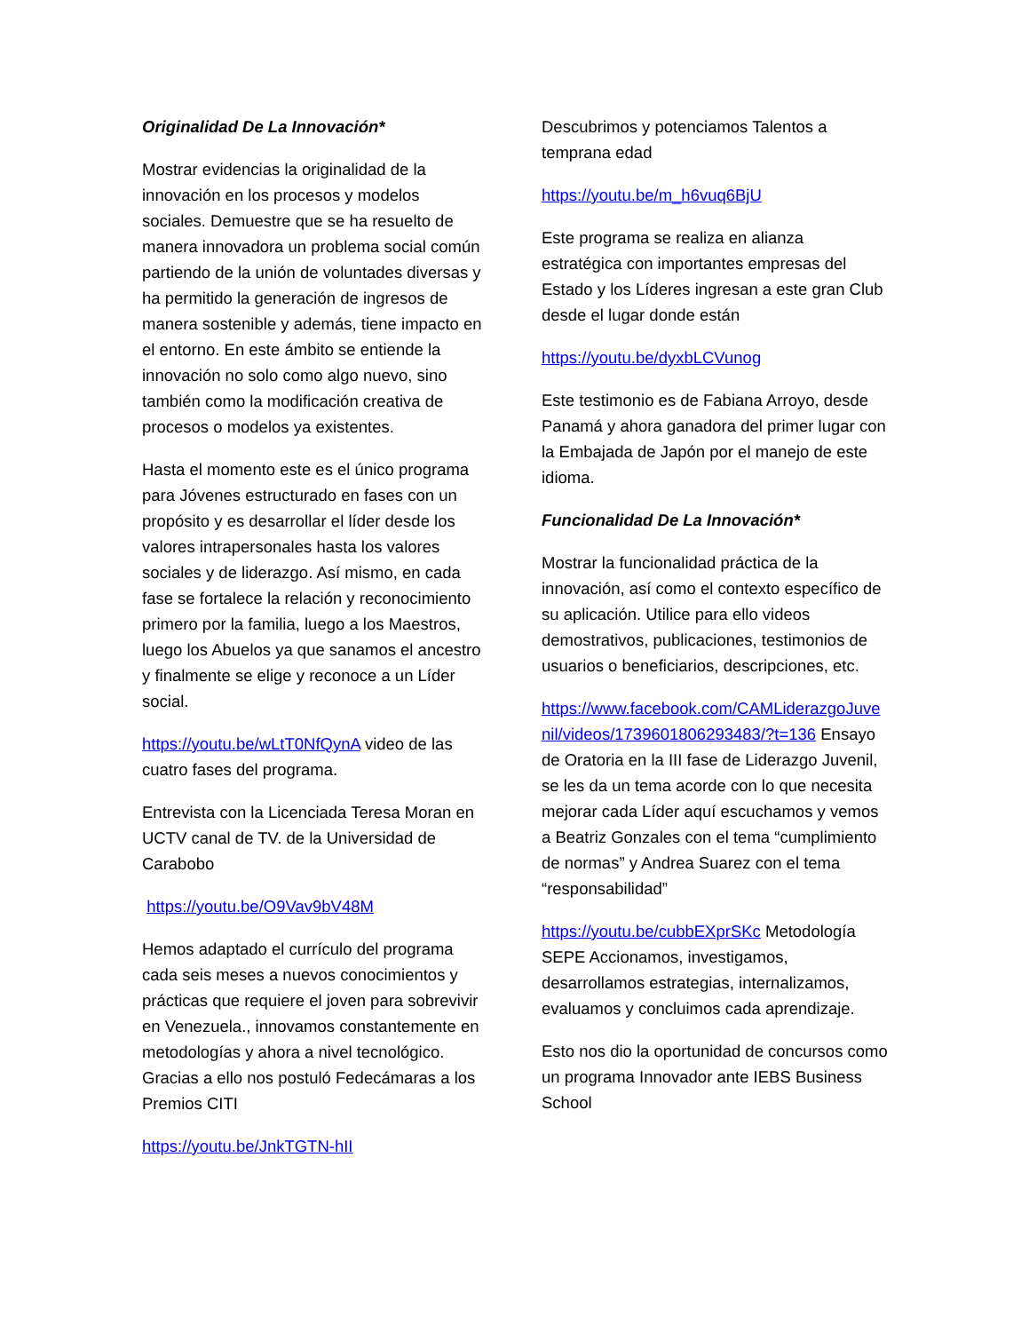Originalidad De La Innovación*
Mostrar evidencias la originalidad de la innovación en los procesos y modelos sociales. Demuestre que se ha resuelto de manera innovadora un problema social común partiendo de la unión de voluntades diversas y ha permitido la generación de ingresos de manera sostenible y además, tiene impacto en el entorno. En este ámbito se entiende la innovación no solo como algo nuevo, sino también como la modificación creativa de procesos o modelos ya existentes.
Hasta el momento este es el único programa para Jóvenes estructurado en fases con un propósito y es desarrollar el líder desde los valores intrapersonales hasta los valores sociales y de liderazgo. Así mismo, en cada fase se fortalece la relación y reconocimiento primero por la familia, luego a los Maestros, luego los Abuelos ya que sanamos el ancestro y finalmente se elige y reconoce a un Líder social.
https://youtu.be/wLtT0NfQynA video de las cuatro fases del programa.
Entrevista con la Licenciada Teresa Moran en UCTV canal de TV. de la Universidad de Carabobo
https://youtu.be/O9Vav9bV48M
Hemos adaptado el currículo del programa cada seis meses a nuevos conocimientos y prácticas que requiere el joven para sobrevivir en Venezuela., innovamos constantemente en metodologías y ahora a nivel tecnológico. Gracias a ello nos postuló Fedecámaras a los Premios CITI
https://youtu.be/JnkTGTN-hII
Descubrimos y potenciamos Talentos a temprana edad
https://youtu.be/m_h6vuq6BjU
Este programa se realiza en alianza estratégica con importantes empresas del Estado y los Líderes ingresan a este gran Club desde el lugar donde están
https://youtu.be/dyxbLCVunog
Este testimonio es de Fabiana Arroyo, desde Panamá y ahora ganadora del primer lugar con la Embajada de Japón por el manejo de este idioma.
Funcionalidad De La Innovación*
Mostrar la funcionalidad práctica de la innovación, así como el contexto específico de su aplicación. Utilice para ello videos demostrativos, publicaciones, testimonios de usuarios o beneficiarios, descripciones, etc.
https://www.facebook.com/CAMLiderazgoJuvenil/videos/1739601806293483/?t=136 Ensayo de Oratoria en la III fase de Liderazgo Juvenil, se les da un tema acorde con lo que necesita mejorar cada Líder aquí escuchamos y vemos a Beatriz Gonzales con el tema “cumplimiento de normas” y Andrea Suarez con el tema “responsabilidad”
https://youtu.be/cubbEXprSKc Metodología SEPE Accionamos, investigamos, desarrollamos estrategias, internalizamos, evaluamos y concluimos cada aprendizaje.
Esto nos dio la oportunidad de concursos como un programa Innovador ante IEBS Business School